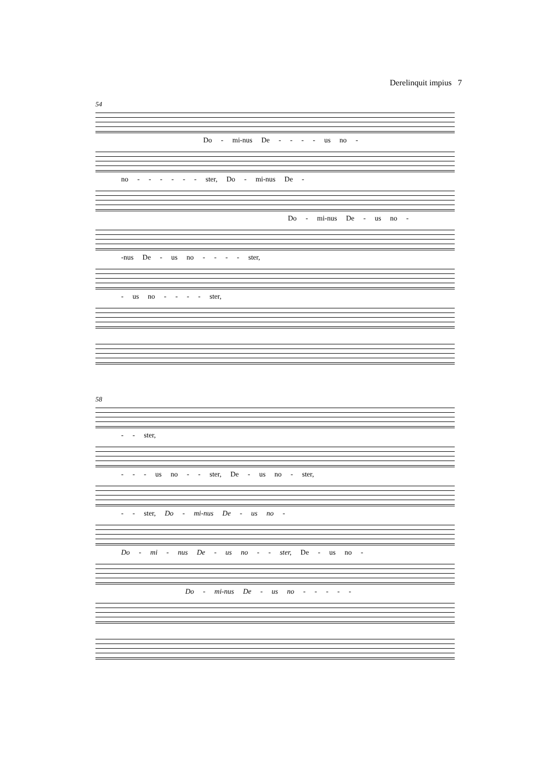Derelinquit impius 7
54
Do - mi-nus De - - - - us no -
no - - - - - - ster, Do - mi-nus De -
Do - mi-nus De - us no -
-nus De - us no - - - - ster,
- us no - - - - ster,
58
- - ster,
- - - us no - - ster, De - us no - ster,
- - ster, Do - mi-nus De - us no -
Do - mi - nus De - us no - - ster, De - us no -
Do - mi-nus De - us no - - - - -